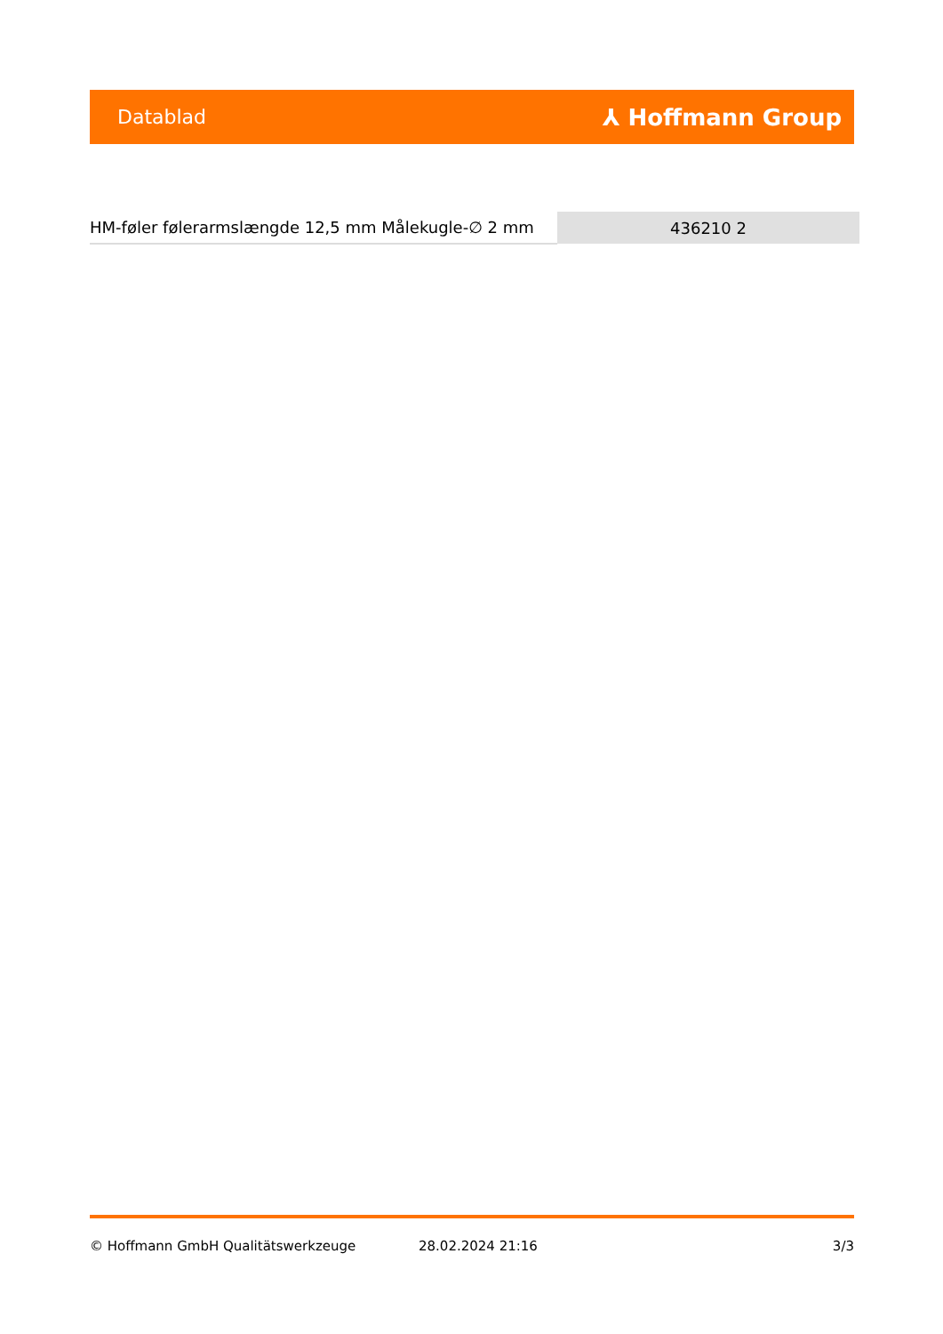Datablad ⅄ Hoffmann Group
| HM-føler følerarmslængde 12,5 mm Målekugle-∅ 2 mm | 436210 2 |
© Hoffmann GmbH Qualitätswerkzeuge 28.02.2024 21:16 3/3